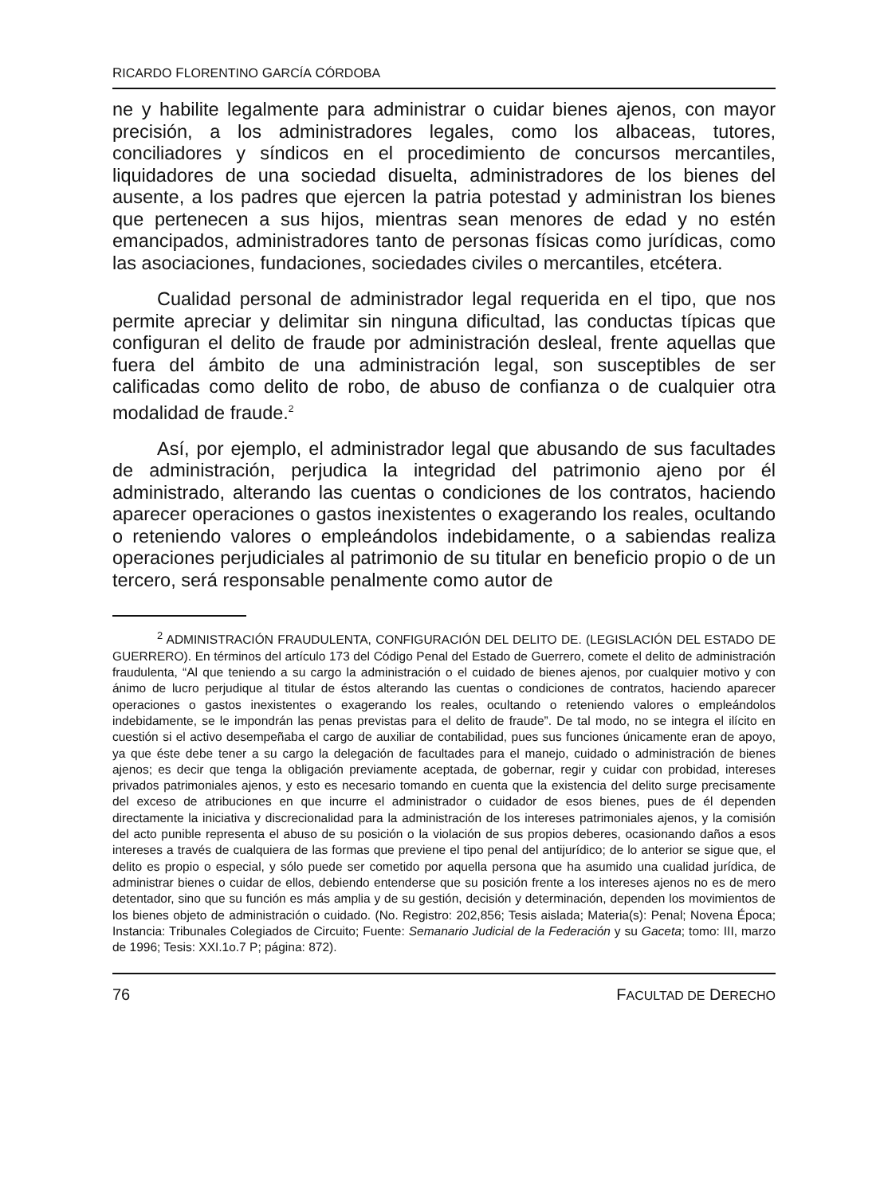RICARDO FLORENTINO GARCÍA CÓRDOBA
ne y habilite legalmente para administrar o cuidar bienes ajenos, con mayor precisión, a los administradores legales, como los albaceas, tutores, conciliadores y síndicos en el procedimiento de concursos mercantiles, liquidadores de una sociedad disuelta, administradores de los bienes del ausente, a los padres que ejercen la patria potestad y administran los bienes que pertenecen a sus hijos, mientras sean menores de edad y no estén emancipados, administradores tanto de personas físicas como jurídicas, como las asociaciones, fundaciones, sociedades civiles o mercantiles, etcétera.
Cualidad personal de administrador legal requerida en el tipo, que nos permite apreciar y delimitar sin ninguna dificultad, las conductas típicas que configuran el delito de fraude por administración desleal, frente aquellas que fuera del ámbito de una administración legal, son susceptibles de ser calificadas como delito de robo, de abuso de confianza o de cualquier otra modalidad de fraude.<sup>2</sup>
Así, por ejemplo, el administrador legal que abusando de sus facultades de administración, perjudica la integridad del patrimonio ajeno por él administrado, alterando las cuentas o condiciones de los contratos, haciendo aparecer operaciones o gastos inexistentes o exagerando los reales, ocultando o reteniendo valores o empleándolos indebidamente, o a sabiendas realiza operaciones perjudiciales al patrimonio de su titular en beneficio propio o de un tercero, será responsable penalmente como autor de
<sup>2</sup> ADMINISTRACIÓN FRAUDULENTA, CONFIGURACIÓN DEL DELITO DE. (LEGISLACIÓN DEL ESTADO DE GUERRERO). En términos del artículo 173 del Código Penal del Estado de Guerrero, comete el delito de administración fraudulenta, “Al que teniendo a su cargo la administración o el cuidado de bienes ajenos, por cualquier motivo y con ánimo de lucro perjudique al titular de éstos alterando las cuentas o condiciones de contratos, haciendo aparecer operaciones o gastos inexistentes o exagerando los reales, ocultando o reteniendo valores o empleándolos indebidamente, se le impondrán las penas previstas para el delito de fraude”. De tal modo, no se integra el ilícito en cuestión si el activo desempeñaba el cargo de auxiliar de contabilidad, pues sus funciones únicamente eran de apoyo, ya que éste debe tener a su cargo la delegación de facultades para el manejo, cuidado o administración de bienes ajenos; es decir que tenga la obligación previamente aceptada, de gobernar, regir y cuidar con probidad, intereses privados patrimoniales ajenos, y esto es necesario tomando en cuenta que la existencia del delito surge precisamente del exceso de atribuciones en que incurre el administrador o cuidador de esos bienes, pues de él dependen directamente la iniciativa y discrecionalidad para la administración de los intereses patrimoniales ajenos, y la comisión del acto punible representa el abuso de su posición o la violación de sus propios deberes, ocasionando daños a esos intereses a través de cualquiera de las formas que previene el tipo penal del antijurídico; de lo anterior se sigue que, el delito es propio o especial, y sólo puede ser cometido por aquella persona que ha asumido una cualidad jurídica, de administrar bienes o cuidar de ellos, debiendo entenderse que su posición frente a los intereses ajenos no es de mero detentador, sino que su función es más amplia y de su gestión, decisión y determinación, dependen los movimientos de los bienes objeto de administración o cuidado. (No. Registro: 202,856; Tesis aislada; Materia(s): Penal; Novena Época; Instancia: Tribunales Colegiados de Circuito; Fuente: Semanario Judicial de la Federación y su Gaceta; tomo: III, marzo de 1996; Tesis: XXI.1o.7 P; página: 872).
76 FACULTAD DE DERECHO